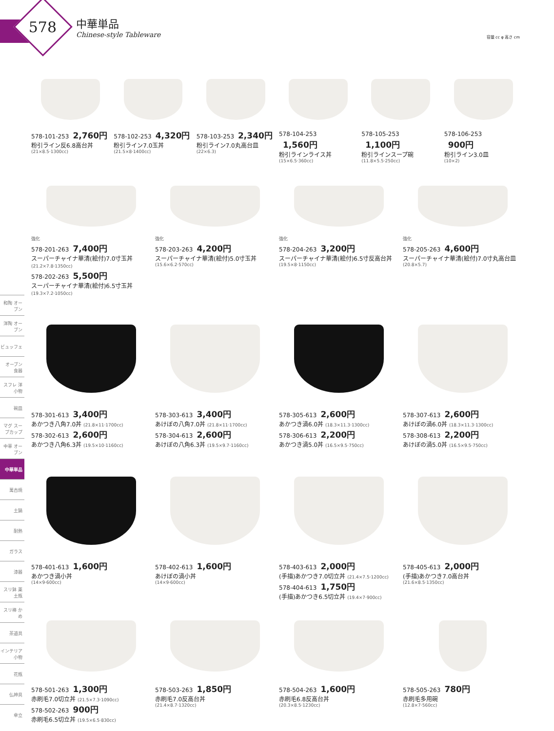578
中華単品
Chinese-style Tableware
容量 cc φ 高さ cm
578-101-253 2,760円
粉引ライン反6.8高台丼
(21×8.5·1300cc)
578-102-253 4,320円
粉引ライン7.0玉丼
(21.5×8·1400cc)
578-103-253 2,340円
粉引ライン7.0丸高台皿
(22×6.3)
578-104-253
1,560円
粉引ラインライス丼
(15×6.5·360cc)
578-105-253
1,100円
粉引ラインスープ碗
(11.8×5.5·250cc)
578-106-253
900円
粉引ライン3.0皿
(10×2)
強化
578-201-263 7,400円
スーパーチャイナ華清(絵付)7.0寸玉丼 (21.2×7.8·1350cc)
578-202-263 5,500円
スーパーチャイナ華清(絵付)6.5寸玉丼 (19.3×7.2·1050cc)
強化
578-203-263 4,200円
スーパーチャイナ華清(絵付)5.0寸玉丼
(15.6×6.2·570cc)
強化
578-204-263 3,200円
スーパーチャイナ華清(絵付)6.5寸反高台丼
(19.5×8·1150cc)
強化
578-205-263 4,600円
スーパーチャイナ華清(絵付)7.0寸丸高台皿
(20.8×5.7)
578-301-613 3,400円
あかつき八角7.0丼 (21.8×11·1700cc)
578-302-613 2,600円
あかつき八角6.3丼 (19.5×10·1160cc)
578-303-613 3,400円
あけぼの八角7.0丼 (21.8×11·1700cc)
578-304-613 2,600円
あけぼの八角6.3丼 (19.5×9.7·1160cc)
578-305-613 2,600円
あかつき渦6.0丼 (18.3×11.3·1300cc)
578-306-613 2,200円
あかつき渦5.0丼 (16.5×9.5·750cc)
578-307-613 2,600円
あけぼの渦6.0丼 (18.3×11.3·1300cc)
578-308-613 2,200円
あけぼの渦5.0丼 (16.5×9.5·750cc)
578-401-613 1,600円
あかつき渦小丼
(14×9·600cc)
578-402-613 1,600円
あけぼの渦小丼
(14×9·600cc)
578-403-613 2,000円
(手描)あかつき7.0切立丼 (21.4×7.5·1200cc)
578-404-613 1,750円
(手描)あかつき6.5切立丼 (19.4×7·900cc)
578-405-613 2,000円
(手描)あかつき7.0高台丼
(21.6×8.5·1350cc)
578-501-263 1,300円
赤刷毛7.0切立丼 (21.5×7.3·1090cc)
578-502-263 900円
赤刷毛6.5切立丼 (19.5×6.5·830cc)
578-503-263 1,850円
赤刷毛7.0反高台丼
(21.4×8.7·1320cc)
578-504-263 1,600円
赤刷毛6.8反高台丼
(20.3×8.5·1230cc)
578-505-263 780円
赤刷毛多用碗
(12.8×7·560cc)
和陶 オーブン
洋陶 オーブン
ビュッフェ
オーブン 食器
スフレ 洋小物
碗皿
マグ スープカップ
中華 オーブン
中華単品
萬古焼
土鍋
耐熱
ガラス
漆器
スリ鉢 薬土瓶
スリ棒 かめ
茶道具
インテリア 小物
花瓶
仏神具
傘立